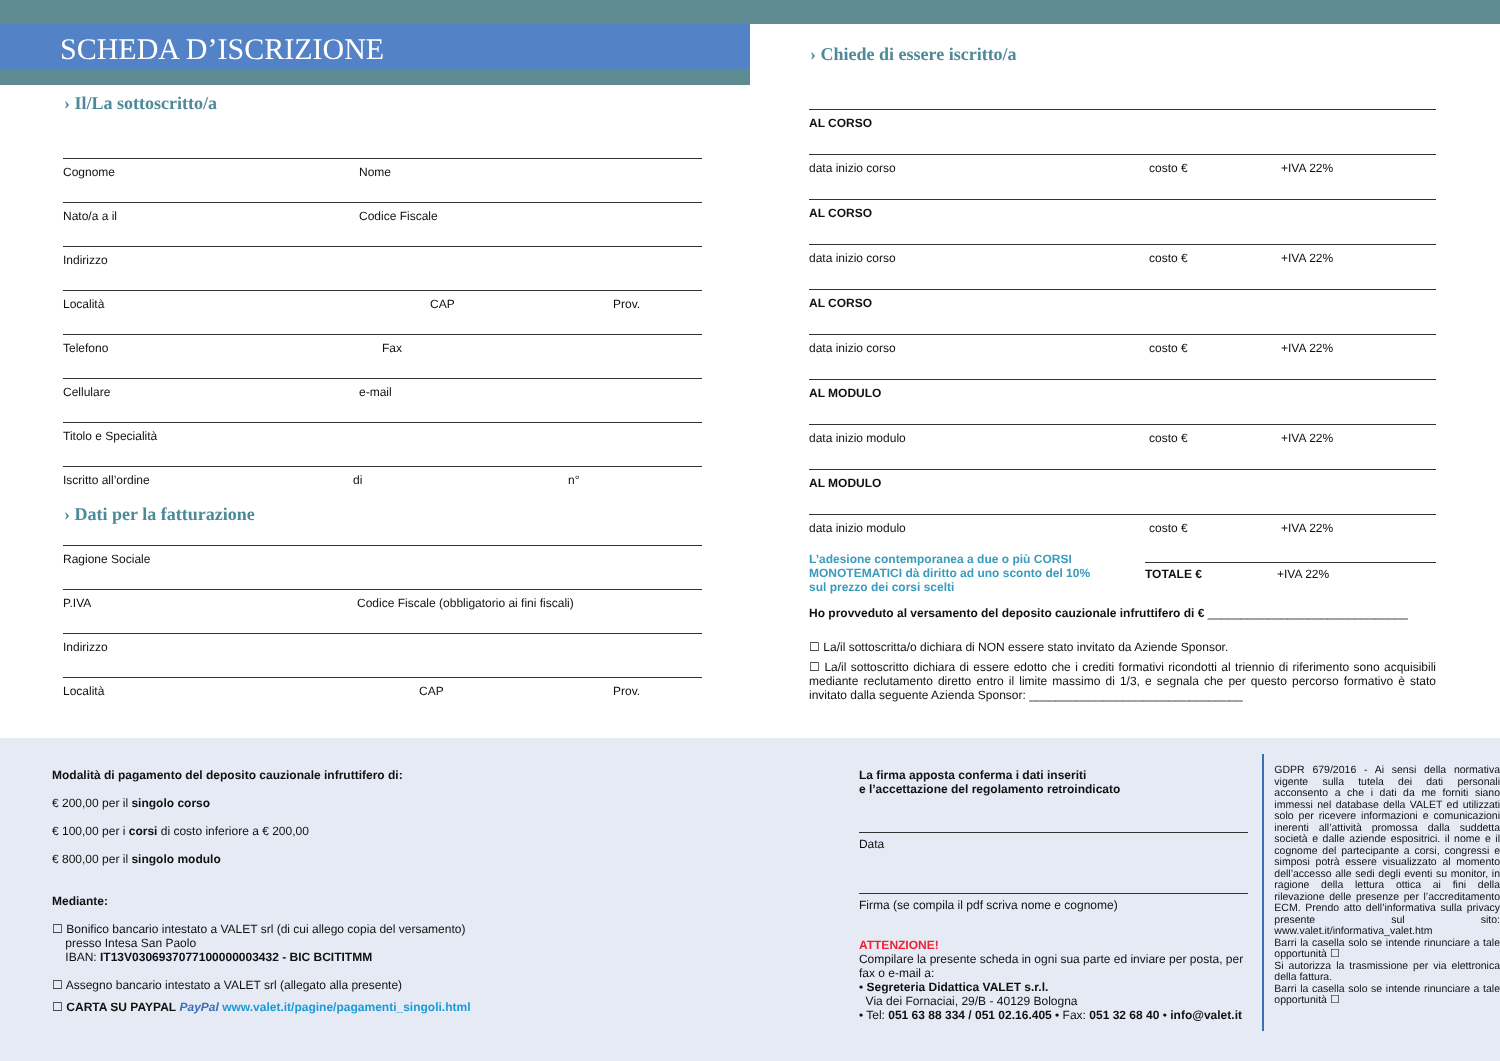SCHEDA D’ISCRIZIONE
› Il/La sottoscritto/a
Cognome Nome
Nato/a a il Codice Fiscale
Indirizzo
Località CAP Prov.
Telefono Fax
Cellulare e-mail
Titolo e Specialità
Iscritto all’ordine di n°
› Dati per la fatturazione
Ragione Sociale
P.IVA Codice Fiscale (obbligatorio ai fini fiscali)
Indirizzo
Località CAP Prov.
› Chiede di essere iscritto/a
AL CORSO
data inizio corso costo € +IVA 22%
AL CORSO
data inizio corso costo € +IVA 22%
AL CORSO
data inizio corso costo € +IVA 22%
AL MODULO
data inizio modulo costo € +IVA 22%
AL MODULO
data inizio modulo costo € +IVA 22%
L’adesione contemporanea a due o più CORSI MONOTEMATICI dà diritto ad uno sconto del 10% sul prezzo dei corsi scelti
TOTALE € +IVA 22%
Ho provveduto al versamento del deposito cauzionale infruttifero di € ______________________________
☐ La/il sottoscritta/o dichiara di NON essere stato invitato da Aziende Sponsor.
☐ La/il sottoscritto dichiara di essere edotto che i crediti formativi ricondotti al triennio di riferimento sono acquisibili mediante reclutamento diretto entro il limite massimo di 1/3, e segnala che per questo percorso formativo è stato invitato dalla seguente Azienda Sponsor: ________________________________
Modalità di pagamento del deposito cauzionale infruttifero di:
€ 200,00 per il singolo corso
€ 100,00 per i corsi di costo inferiore a € 200,00
€ 800,00 per il singolo modulo
Mediante:
☐ Bonifico bancario intestato a VALET srl (di cui allego copia del versamento)
presso Intesa San Paolo
IBAN: IT13V0306937077100000003432 - BIC BCITITMM
☐ Assegno bancario intestato a VALET srl (allegato alla presente)
☐ CARTA SU PAYPAL PayPal www.valet.it/pagine/pagamenti_singoli.html
La firma apposta conferma i dati inseriti
e l’accettazione del regolamento retroindicato
Data
Firma (se compila il pdf scriva nome e cognome)
ATTENZIONE!
Compilare la presente scheda in ogni sua parte ed inviare per posta, per fax o e-mail a:
• Segreteria Didattica VALET s.r.l.
Via dei Fornaciai, 29/B - 40129 Bologna
• Tel: 051 63 88 334 / 051 02.16.405 • Fax: 051 32 68 40 • info@valet.it
GDPR 679/2016 - Ai sensi della normativa vigente sulla tutela dei dati personali acconsento a che i dati da me forniti siano immessi nel database della VALET ed utilizzati solo per ricevere informazioni e comunicazioni inerenti all’attività promossa dalla suddetta società e dalle aziende espositrici. il nome e il cognome del partecipante a corsi, congressi e simposi potrà essere visualizzato al momento dell’accesso alle sedi degli eventi su monitor, in ragione della lettura ottica ai fini della rilevazione delle presenze per l’accreditamento ECM. Prendo atto dell’informativa sulla privacy presente sul sito: www.valet.it/informativa_valet.htm
Barri la casella solo se intende rinunciare a tale opportunità ☐
Si autorizza la trasmissione per via elettronica della fattura.
Barri la casella solo se intende rinunciare a tale opportunità ☐